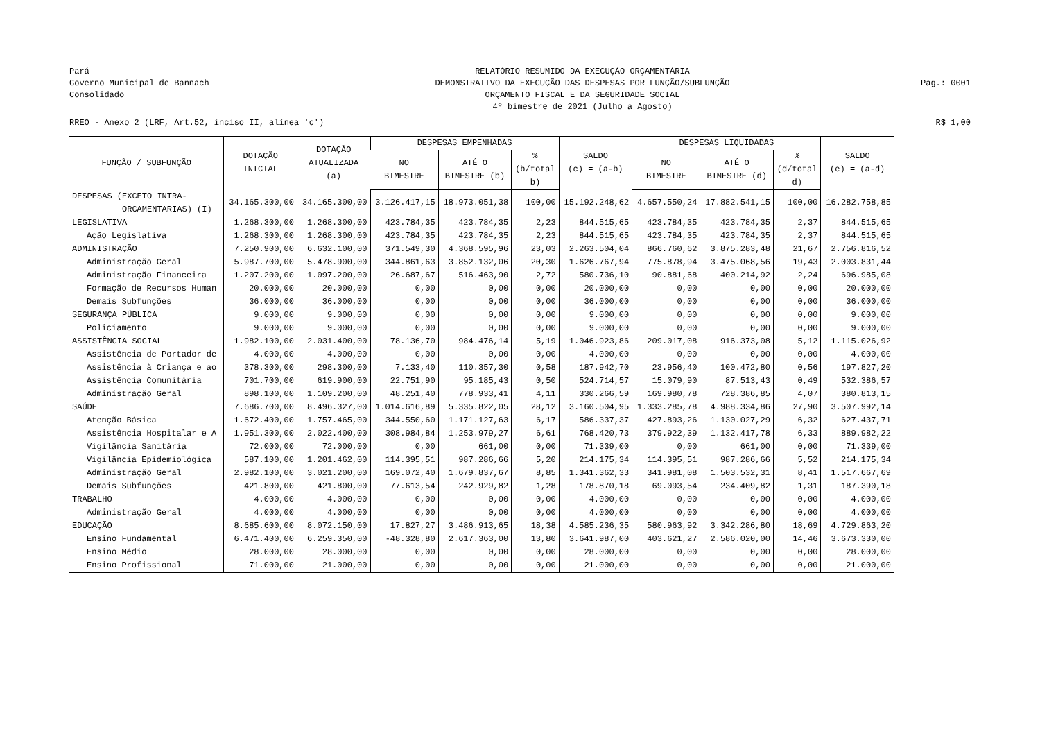Pará
Governo Municipal de Bannach
Consolidado
RELATÓRIO RESUMIDO DA EXECUÇÃO ORÇAMENTÁRIA
DEMONSTRATIVO DA EXECUÇÃO DAS DESPESAS POR FUNÇÃO/SUBFUNÇÃO
ORÇAMENTO FISCAL E DA SEGURIDADE SOCIAL
4º bimestre de 2021 (Julho a Agosto)
Pag.: 0001
RREO - Anexo 2 (LRF, Art.52, inciso II, alínea 'c') R$ 1,00
| FUNÇÃO / SUBFUNÇÃO | DOTAÇÃO INICIAL | DOTAÇÃO ATUALIZADA (a) | DESPESAS EMPENHADAS | | | SALDO (c) = (a-b) | DESPESAS LIQUIDADAS | | | SALDO (e) = (a-d) |
| --- | --- | --- | --- | --- | --- | --- | --- | --- | --- | --- |
| | | | NO BIMESTRE | ATÉ O BIMESTRE (b) | % (b/total b) | | NO BIMESTRE | ATÉ O BIMESTRE (d) | % (d/total d) | |
| DESPESAS (EXCETO INTRA- ORCAMENTARIAS) (I) | 34.165.300,00 | 34.165.300,00 | 3.126.417,15 | 18.973.051,38 | 100,00 | 15.192.248,62 | 4.657.550,24 | 17.882.541,15 | 100,00 | 16.282.758,85 |
| LEGISLATIVA | 1.268.300,00 | 1.268.300,00 | 423.784,35 | 423.784,35 | 2,23 | 844.515,65 | 423.784,35 | 423.784,35 | 2,37 | 844.515,65 |
| Ação Legislativa | 1.268.300,00 | 1.268.300,00 | 423.784,35 | 423.784,35 | 2,23 | 844.515,65 | 423.784,35 | 423.784,35 | 2,37 | 844.515,65 |
| ADMINISTRAÇÃO | 7.250.900,00 | 6.632.100,00 | 371.549,30 | 4.368.595,96 | 23,03 | 2.263.504,04 | 866.760,62 | 3.875.283,48 | 21,67 | 2.756.816,52 |
| Administração Geral | 5.987.700,00 | 5.478.900,00 | 344.861,63 | 3.852.132,06 | 20,30 | 1.626.767,94 | 775.878,94 | 3.475.068,56 | 19,43 | 2.003.831,44 |
| Administração Financeira | 1.207.200,00 | 1.097.200,00 | 26.687,67 | 516.463,90 | 2,72 | 580.736,10 | 90.881,68 | 400.214,92 | 2,24 | 696.985,08 |
| Formação de Recursos Human | 20.000,00 | 20.000,00 | 0,00 | 0,00 | 0,00 | 20.000,00 | 0,00 | 0,00 | 0,00 | 20.000,00 |
| Demais Subfunções | 36.000,00 | 36.000,00 | 0,00 | 0,00 | 0,00 | 36.000,00 | 0,00 | 0,00 | 0,00 | 36.000,00 |
| SEGURANÇA PÚBLICA | 9.000,00 | 9.000,00 | 0,00 | 0,00 | 0,00 | 9.000,00 | 0,00 | 0,00 | 0,00 | 9.000,00 |
| Policiamento | 9.000,00 | 9.000,00 | 0,00 | 0,00 | 0,00 | 9.000,00 | 0,00 | 0,00 | 0,00 | 9.000,00 |
| ASSISTÊNCIA SOCIAL | 1.982.100,00 | 2.031.400,00 | 78.136,70 | 984.476,14 | 5,19 | 1.046.923,86 | 209.017,08 | 916.373,08 | 5,12 | 1.115.026,92 |
| Assistência de Portador de | 4.000,00 | 4.000,00 | 0,00 | 0,00 | 0,00 | 4.000,00 | 0,00 | 0,00 | 0,00 | 4.000,00 |
| Assistência à Criança e ao | 378.300,00 | 298.300,00 | 7.133,40 | 110.357,30 | 0,58 | 187.942,70 | 23.956,40 | 100.472,80 | 0,56 | 197.827,20 |
| Assistência Comunitária | 701.700,00 | 619.900,00 | 22.751,90 | 95.185,43 | 0,50 | 524.714,57 | 15.079,90 | 87.513,43 | 0,49 | 532.386,57 |
| Administração Geral | 898.100,00 | 1.109.200,00 | 48.251,40 | 778.933,41 | 4,11 | 330.266,59 | 169.980,78 | 728.386,85 | 4,07 | 380.813,15 |
| SAÚDE | 7.686.700,00 | 8.496.327,00 | 1.014.616,89 | 5.335.822,05 | 28,12 | 3.160.504,95 | 1.333.285,78 | 4.988.334,86 | 27,90 | 3.507.992,14 |
| Atenção Básica | 1.672.400,00 | 1.757.465,00 | 344.550,60 | 1.171.127,63 | 6,17 | 586.337,37 | 427.893,26 | 1.130.027,29 | 6,32 | 627.437,71 |
| Assistência Hospitalar e A | 1.951.300,00 | 2.022.400,00 | 308.984,84 | 1.253.979,27 | 6,61 | 768.420,73 | 379.922,39 | 1.132.417,78 | 6,33 | 889.982,22 |
| Vigilância Sanitária | 72.000,00 | 72.000,00 | 0,00 | 661,00 | 0,00 | 71.339,00 | 0,00 | 661,00 | 0,00 | 71.339,00 |
| Vigilância Epidemiológica | 587.100,00 | 1.201.462,00 | 114.395,51 | 987.286,66 | 5,20 | 214.175,34 | 114.395,51 | 987.286,66 | 5,52 | 214.175,34 |
| Administração Geral | 2.982.100,00 | 3.021.200,00 | 169.072,40 | 1.679.837,67 | 8,85 | 1.341.362,33 | 341.981,08 | 1.503.532,31 | 8,41 | 1.517.667,69 |
| Demais Subfunções | 421.800,00 | 421.800,00 | 77.613,54 | 242.929,82 | 1,28 | 178.870,18 | 69.093,54 | 234.409,82 | 1,31 | 187.390,18 |
| TRABALHO | 4.000,00 | 4.000,00 | 0,00 | 0,00 | 0,00 | 4.000,00 | 0,00 | 0,00 | 0,00 | 4.000,00 |
| Administração Geral | 4.000,00 | 4.000,00 | 0,00 | 0,00 | 0,00 | 4.000,00 | 0,00 | 0,00 | 0,00 | 4.000,00 |
| EDUCAÇÃO | 8.685.600,00 | 8.072.150,00 | 17.827,27 | 3.486.913,65 | 18,38 | 4.585.236,35 | 580.963,92 | 3.342.286,80 | 18,69 | 4.729.863,20 |
| Ensino Fundamental | 6.471.400,00 | 6.259.350,00 | -48.328,80 | 2.617.363,00 | 13,80 | 3.641.987,00 | 403.621,27 | 2.586.020,00 | 14,46 | 3.673.330,00 |
| Ensino Médio | 28.000,00 | 28.000,00 | 0,00 | 0,00 | 0,00 | 28.000,00 | 0,00 | 0,00 | 0,00 | 28.000,00 |
| Ensino Profissional | 71.000,00 | 21.000,00 | 0,00 | 0,00 | 0,00 | 21.000,00 | 0,00 | 0,00 | 0,00 | 21.000,00 |